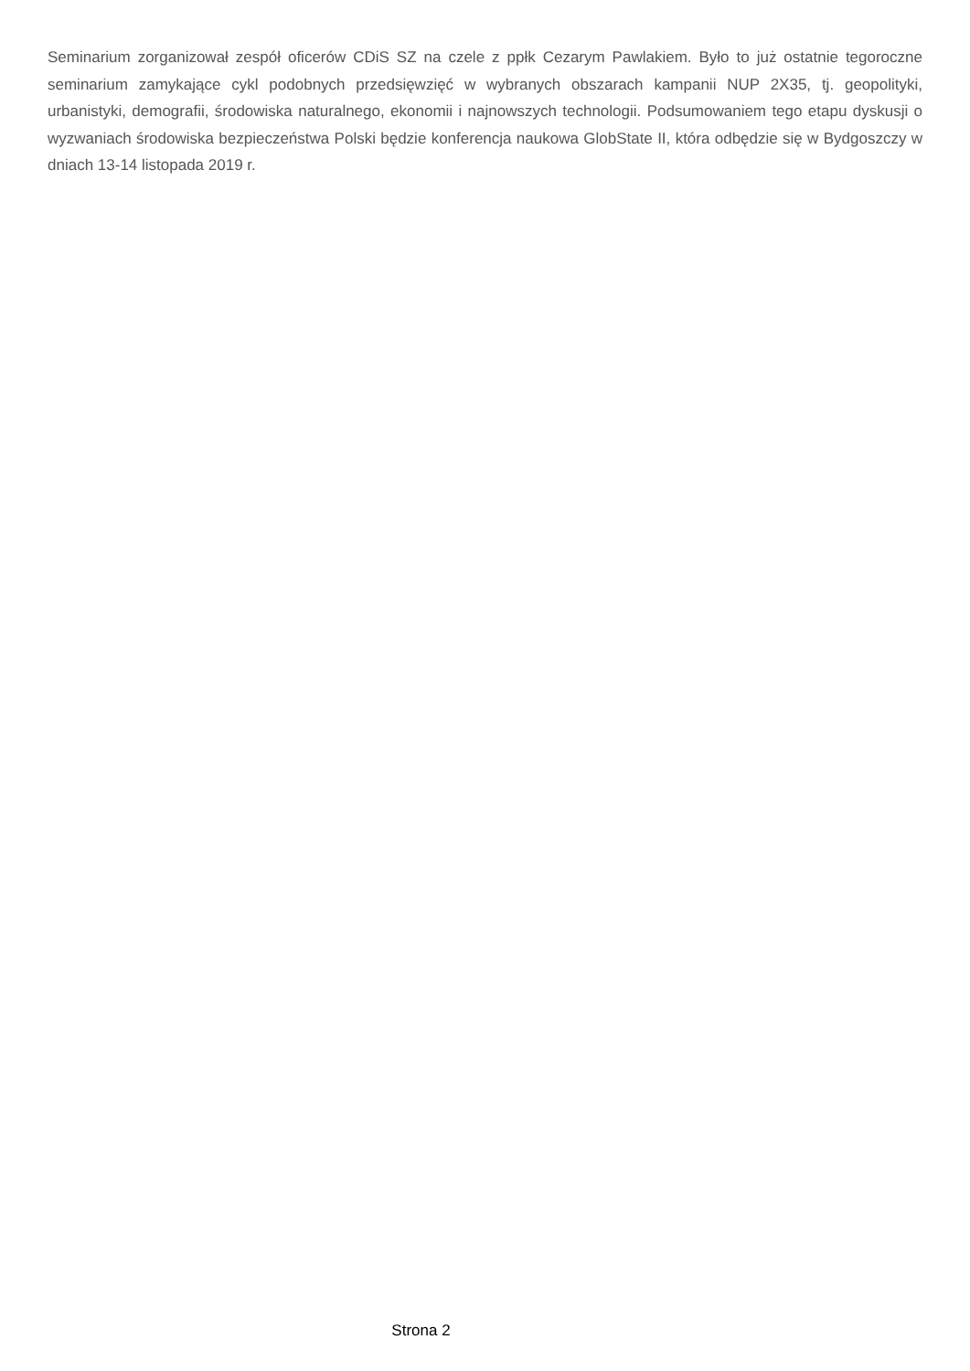Seminarium zorganizował zespół oficerów CDiS SZ na czele z ppłk Cezarym Pawlakiem. Było to już ostatnie tegoroczne seminarium zamykające cykl podobnych przedsięwzięć w wybranych obszarach kampanii NUP 2X35, tj. geopolityki, urbanistyki, demografii, środowiska naturalnego, ekonomii i najnowszych technologii. Podsumowaniem tego etapu dyskusji o wyzwaniach środowiska bezpieczeństwa Polski będzie konferencja naukowa GlobState II, która odbędzie się w Bydgoszczy w dniach 13-14 listopada 2019 r.
Strona 2